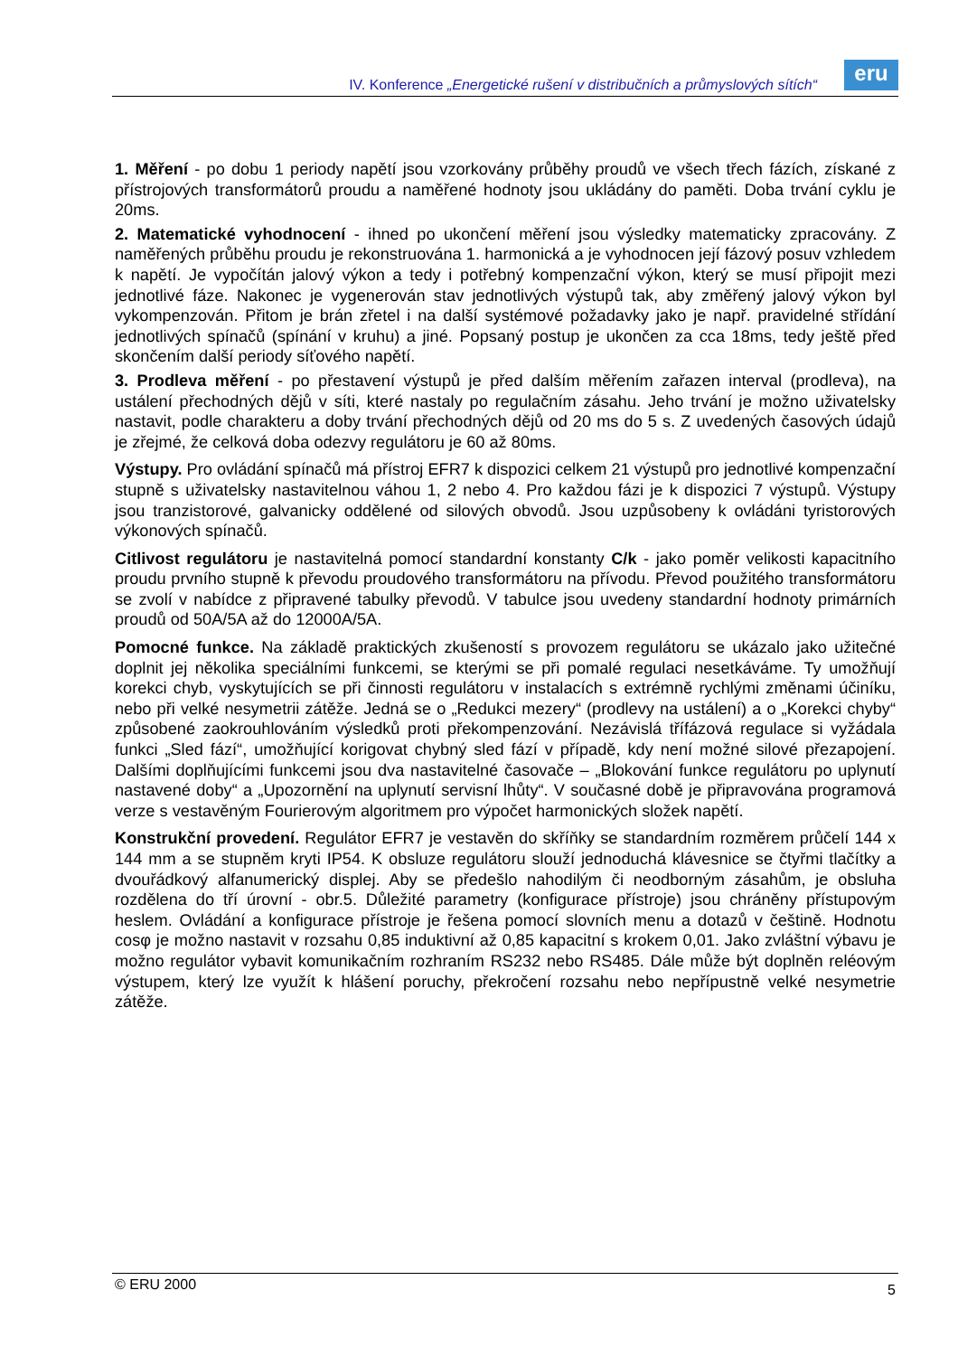IV. Konference „Energetické rušení v distribučních a průmyslových sítích“
eru
1. Měření - po dobu 1 periody napětí jsou vzorkovány průběhy proudů ve všech třech fázích, získané z přístrojových transformátorů proudu a naměřené hodnoty jsou ukládány do paměti. Doba trvání cyklu je 20ms.
2. Matematické vyhodnocení - ihned po ukončení měření jsou výsledky matematicky zpracovány. Z naměřených průběhu proudu je rekonstruována 1. harmonická a je vyhodnocen její fázový posuv vzhledem k napětí. Je vypočítán jalový výkon a tedy i potřebný kompenzační výkon, který se musí připojit mezi jednotlivé fáze. Nakonec je vygenerován stav jednotlivých výstupů tak, aby změřený jalový výkon byl vykompenzován. Přitom je brán zřetel i na další systémové požadavky jako je např. pravidelné střídání jednotlivých spínačů (spínání v kruhu) a jiné. Popsaný postup je ukončen za cca 18ms, tedy ještě před skončením další periody síťového napětí.
3. Prodleva měření - po přestavení výstupů je před dalším měřením zařazen interval (prodleva), na ustálení přechodných dějů v síti, které nastaly po regulačním zásahu. Jeho trvání je možno uživatelsky nastavit, podle charakteru a doby trvání přechodných dějů od 20 ms do 5 s. Z uvedených časových údajů je zřejmé, že celková doba odezvy regulátoru je 60 až 80ms.
Výstupy. Pro ovládání spínačů má přístroj EFR7 k dispozici celkem 21 výstupů pro jednotlivé kompenzační stupně s uživatelsky nastavitelnou váhou 1, 2 nebo 4. Pro každou fázi je k dispozici 7 výstupů. Výstupy jsou tranzistorové, galvanicky oddělené od silových obvodů. Jsou uzpůsobeny k ovládáni tyristorových výkonových spínačů.
Citlivost regulátoru je nastavitelná pomocí standardní konstanty C/k - jako poměr velikosti kapacitního proudu prvního stupně k převodu proudového transformátoru na přívodu. Převod použitého transformátoru se zvolí v nabídce z připravené tabulky převodů. V tabulce jsou uvedeny standardní hodnoty primárních proudů od 50A/5A až do 12000A/5A.
Pomocné funkce. Na základě praktických zkušeností s provozem regulátoru se ukázalo jako užitečné doplnit jej několika speciálními funkcemi, se kterými se při pomalé regulaci nesetkáváme. Ty umožňují korekci chyb, vyskytujících se při činnosti regulátoru v instalacích s extrémně rychlými změnami účiníku, nebo při velké nesymetrii zátěže. Jedná se o „Redukci mezery“ (prodlevy na ustálení) a o „Korekci chyby“ způsobené zaokrouhlováním výsledků proti překompenzování. Nezávislá třífázová regulace si vyžádala funkci „Sled fází“, umožňující korigovat chybný sled fází v případě, kdy není možné silové přezapojení. Dalšími doplňujícími funkcemi jsou dva nastavitelné časovače – „Blokování funkce regulátoru po uplynutí nastavené doby“ a „Upozornění na uplynutí servisní lhůty“. V současné době je připravována programová verze s vestavěným Fourierovým algoritmem pro výpočet harmonických složek napětí.
Konstrukční provedení. Regulátor EFR7 je vestavěn do skříňky se standardním rozměrem průčelí 144 x 144 mm a se stupněm kryti IP54. K obsluze regulátoru slouží jednoduchá klávesnice se čtyřmi tlačítky a dvouřádkový alfanumerický displej. Aby se předešlo nahodilým či neodborným zásahům, je obsluha rozdělena do tří úrovní - obr.5. Důležité parametry (konfigurace přístroje) jsou chráněny přístupovým heslem. Ovládání a konfigurace přístroje je řešena pomocí slovních menu a dotazů v češtině. Hodnotu cosφ je možno nastavit v rozsahu 0,85 induktivní až 0,85 kapacitní s krokem 0,01. Jako zvláštní výbavu je možno regulátor vybavit komunikačním rozhraním RS232 nebo RS485. Dále může být doplněn reléovým výstupem, který lze využít k hlášení poruchy, překročení rozsahu nebo nepřípustně velké nesymetrie zátěže.
© ERU 2000 5